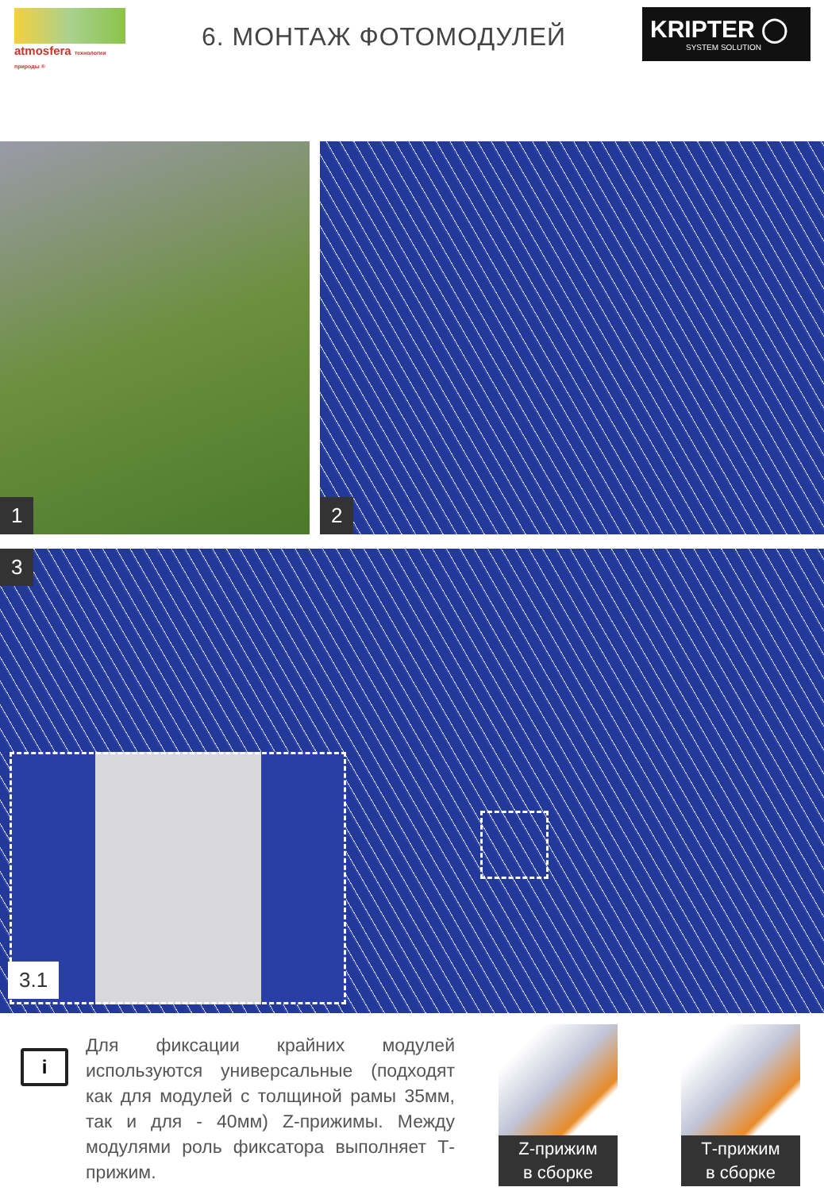atmosfera технологии природы ®
6. МОНТАЖ ФОТОМОДУЛЕЙ
KRIPTER ◯
SYSTEM SOLUTION
1
2
3
3.1
i
Для фиксации крайних модулей используются универсальные (подходят как для модулей с толщиной рамы 35мм, так и для - 40мм) Z-прижимы. Между модулями роль фиксатора выполняет Т-прижим.
Z-прижим
в сборке
Т-прижим
в сборке